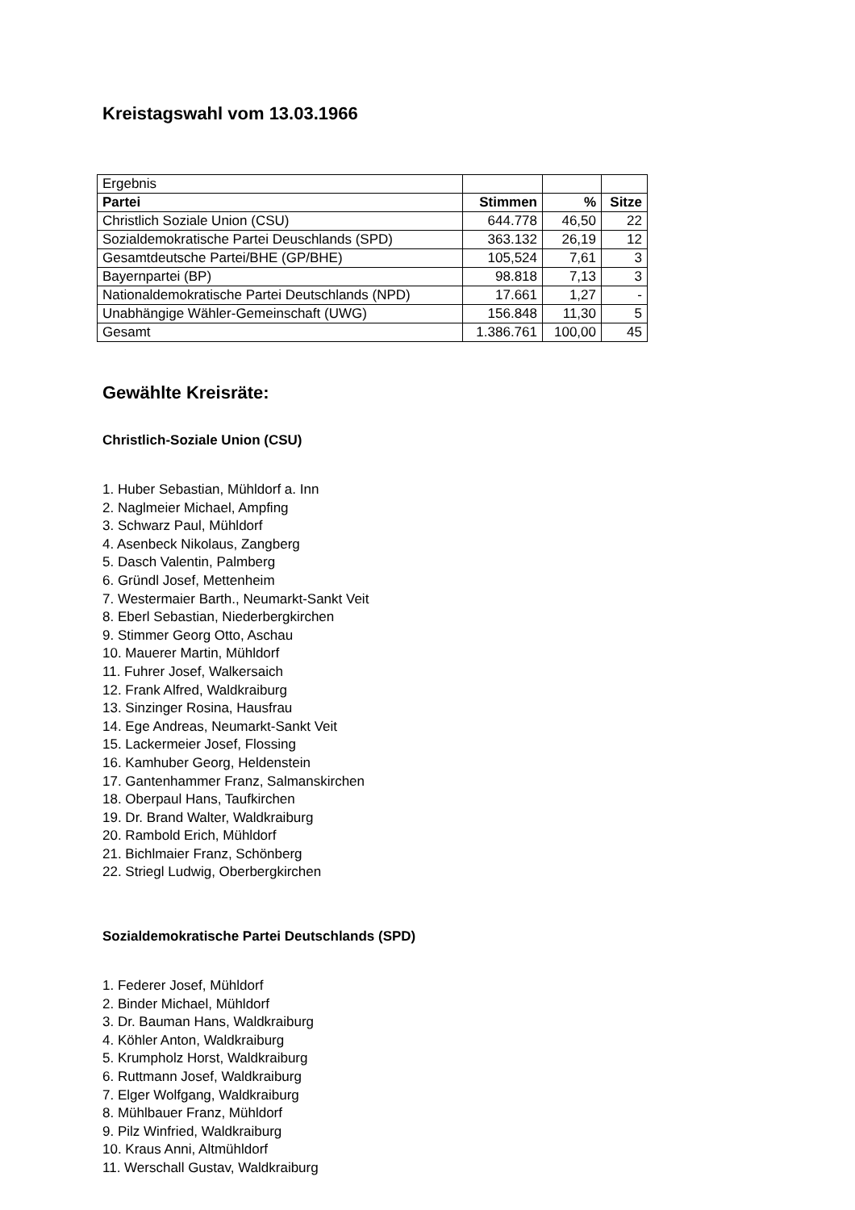Kreistagswahl vom 13.03.1966
| Ergebnis | | | |
| Partei | Stimmen | % | Sitze |
| Christlich Soziale Union (CSU) | 644.778 | 46,50 | 22 |
| Sozialdemokratische Partei Deuschlands (SPD) | 363.132 | 26,19 | 12 |
| Gesamtdeutsche Partei/BHE (GP/BHE) | 105,524 | 7,61 | 3 |
| Bayernpartei (BP) | 98.818 | 7,13 | 3 |
| Nationaldemokratische Partei Deutschlands (NPD) | 17.661 | 1,27 | - |
| Unabhängige Wähler-Gemeinschaft (UWG) | 156.848 | 11,30 | 5 |
| Gesamt | 1.386.761 | 100,00 | 45 |
Gewählte Kreisräte:
Christlich-Soziale Union (CSU)
1. Huber Sebastian, Mühldorf a. Inn
2. Naglmeier Michael, Ampfing
3. Schwarz Paul, Mühldorf
4. Asenbeck Nikolaus, Zangberg
5. Dasch Valentin, Palmberg
6. Gründl Josef, Mettenheim
7. Westermaier Barth., Neumarkt-Sankt Veit
8. Eberl Sebastian, Niederbergkirchen
9. Stimmer Georg Otto, Aschau
10. Mauerer Martin, Mühldorf
11. Fuhrer Josef, Walkersaich
12. Frank Alfred, Waldkraiburg
13. Sinzinger Rosina, Hausfrau
14. Ege Andreas, Neumarkt-Sankt Veit
15. Lackermeier Josef, Flossing
16. Kamhuber Georg, Heldenstein
17. Gantenhammer Franz, Salmanskirchen
18. Oberpaul Hans, Taufkirchen
19. Dr. Brand Walter, Waldkraiburg
20. Rambold Erich, Mühldorf
21. Bichlmaier Franz, Schönberg
22. Striegl Ludwig, Oberbergkirchen
Sozialdemokratische Partei Deutschlands (SPD)
1. Federer Josef, Mühldorf
2. Binder Michael, Mühldorf
3. Dr. Bauman Hans, Waldkraiburg
4. Köhler Anton, Waldkraiburg
5. Krumpholz Horst, Waldkraiburg
6. Ruttmann Josef, Waldkraiburg
7. Elger Wolfgang, Waldkraiburg
8. Mühlbauer Franz, Mühldorf
9. Pilz Winfried, Waldkraiburg
10. Kraus Anni, Altmühldorf
11. Werschall Gustav, Waldkraiburg